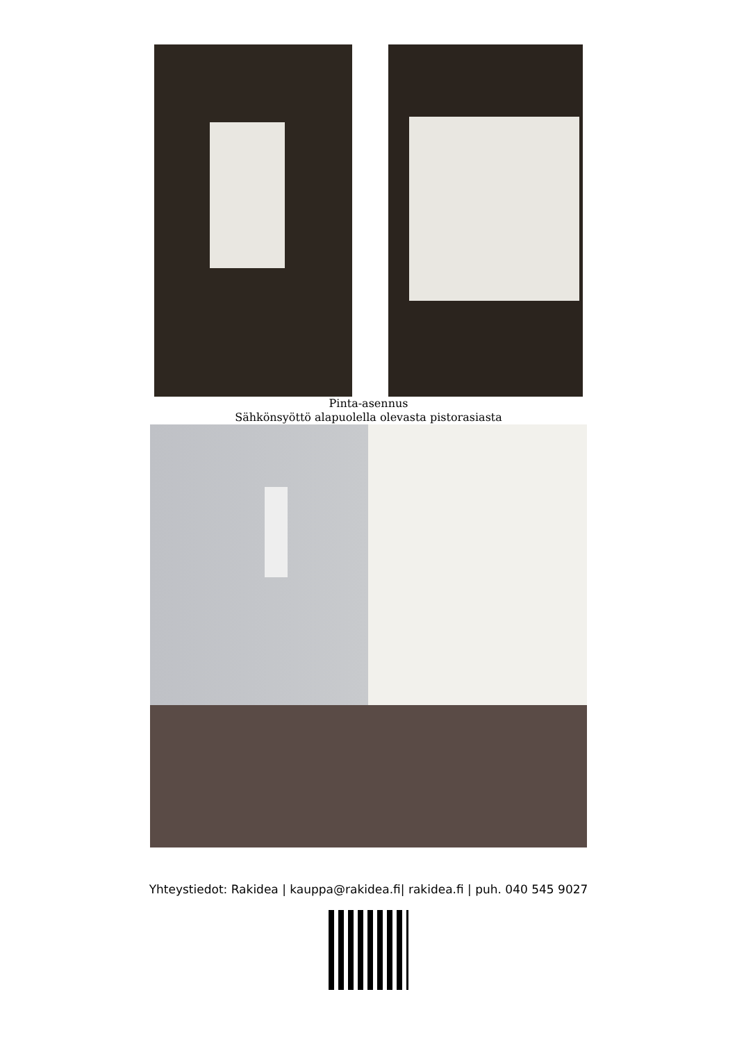Pinta-asennus
Sähkönsyöttö alapuolella olevasta pistorasiasta
Yhteystiedot: Rakidea | kauppa@rakidea.fi| rakidea.fi | puh. 040 545 9027